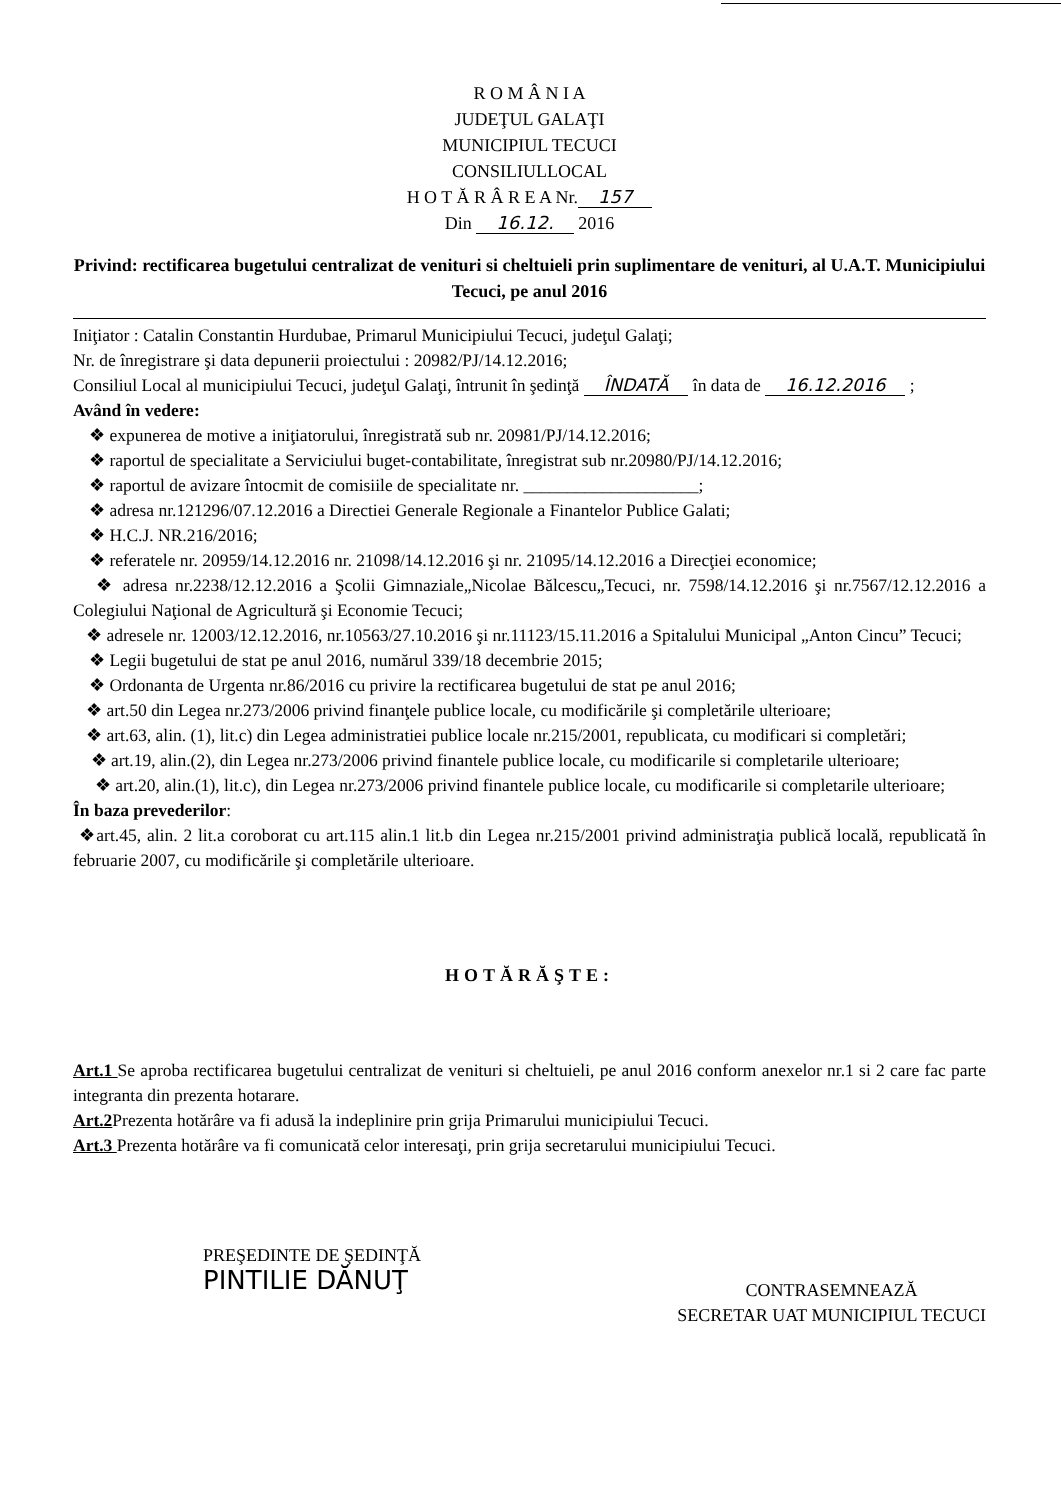R O M Â N I A
JUDEŢUL GALAŢI
MUNICIPIUL TECUCI
CONSILIULLOCAL
H O T Ă R Â R E A Nr. 157
Din 16.12. 2016
Privind: rectificarea bugetului centralizat de venituri si cheltuieli prin suplimentare de venituri, al U.A.T. Municipiului Tecuci, pe anul 2016
Iniţiator : Catalin Constantin Hurdubae, Primarul Municipiului Tecuci, judeţul Galaţi;
Nr. de înregistrare şi data depunerii proiectului : 20982/PJ/14.12.2016;
Consiliul Local al municipiului Tecuci, judeţul Galaţi, întrunit în şedinţă ÎNDATĂ în data de 16.12.2016 ;
Având în vedere:
❖ expunerea de motive a iniţiatorului, înregistrată sub nr. 20981/PJ/14.12.2016;
❖ raportul de specialitate a Serviciului buget-contabilitate, înregistrat sub nr.20980/PJ/14.12.2016;
❖ raportul de avizare întocmit de comisiile de specialitate nr. ____________________;
❖ adresa nr.121296/07.12.2016 a Directiei Generale Regionale a Finantelor Publice Galati;
❖ H.C.J. NR.216/2016;
❖ referatele nr. 20959/14.12.2016 nr. 21098/14.12.2016 şi nr. 21095/14.12.2016 a Direcţiei economice;
❖ adresa nr.2238/12.12.2016 a Şcolii Gimnaziale„Nicolae Bălcescu„Tecuci, nr. 7598/14.12.2016 şi nr.7567/12.12.2016 a Colegiului Naţional de Agricultură şi Economie Tecuci;
❖ adresele nr. 12003/12.12.2016, nr.10563/27.10.2016 şi nr.11123/15.11.2016 a Spitalului Municipal „Anton Cincu” Tecuci;
❖ Legii bugetului de stat pe anul 2016, numărul 339/18 decembrie 2015;
❖ Ordonanta de Urgenta nr.86/2016 cu privire la rectificarea bugetului de stat pe anul 2016;
❖ art.50 din Legea nr.273/2006 privind finanţele publice locale, cu modificările şi completările ulterioare;
❖ art.63, alin. (1), lit.c) din Legea administratiei publice locale nr.215/2001, republicata, cu modificari si completări;
❖ art.19, alin.(2), din Legea nr.273/2006 privind finantele publice locale, cu modificarile si completarile ulterioare;
❖ art.20, alin.(1), lit.c), din Legea nr.273/2006 privind finantele publice locale, cu modificarile si completarile ulterioare;
În baza prevederilor:
❖art.45, alin. 2 lit.a coroborat cu art.115 alin.1 lit.b din Legea nr.215/2001 privind administraţia publică locală, republicată în februarie 2007, cu modificările şi completările ulterioare.
HOTĂRĂŞTE:
Art.1 Se aproba rectificarea bugetului centralizat de venituri si cheltuieli, pe anul 2016 conform anexelor nr.1 si 2 care fac parte integranta din prezenta hotarare.
Art.2 Prezenta hotărâre va fi adusă la indeplinire prin grija Primarului municipiului Tecuci.
Art.3 Prezenta hotărâre va fi comunicată celor interesaţi, prin grija secretarului municipiului Tecuci.
PREŞEDINTE DE ŞEDINŢĂ
PINTILIE DĂNUŢ
CONTRASEMNEAZĂ
SECRETAR UAT MUNICIPIUL TECUCI